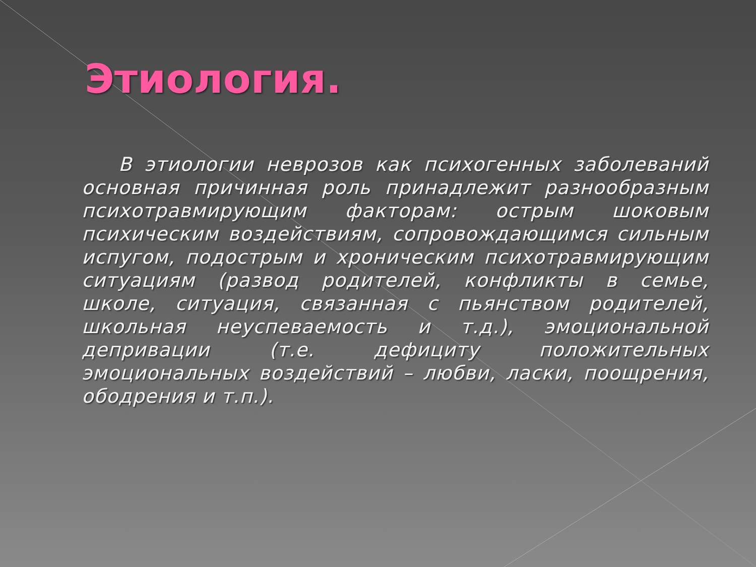Этиология.
В этиологии неврозов как психогенных заболеваний основная причинная роль принадлежит разнообразным психотравмирующим факторам: острым шоковым психическим воздействиям, сопровождающимся сильным испугом, подострым и хроническим психотравмирующим ситуациям (развод родителей, конфликты в семье, школе, ситуация, связанная с пьянством родителей, школьная неуспеваемость и т.д.), эмоциональной депривации (т.е. дефициту положительных эмоциональных воздействий – любви, ласки, поощрения, ободрения и т.п.).